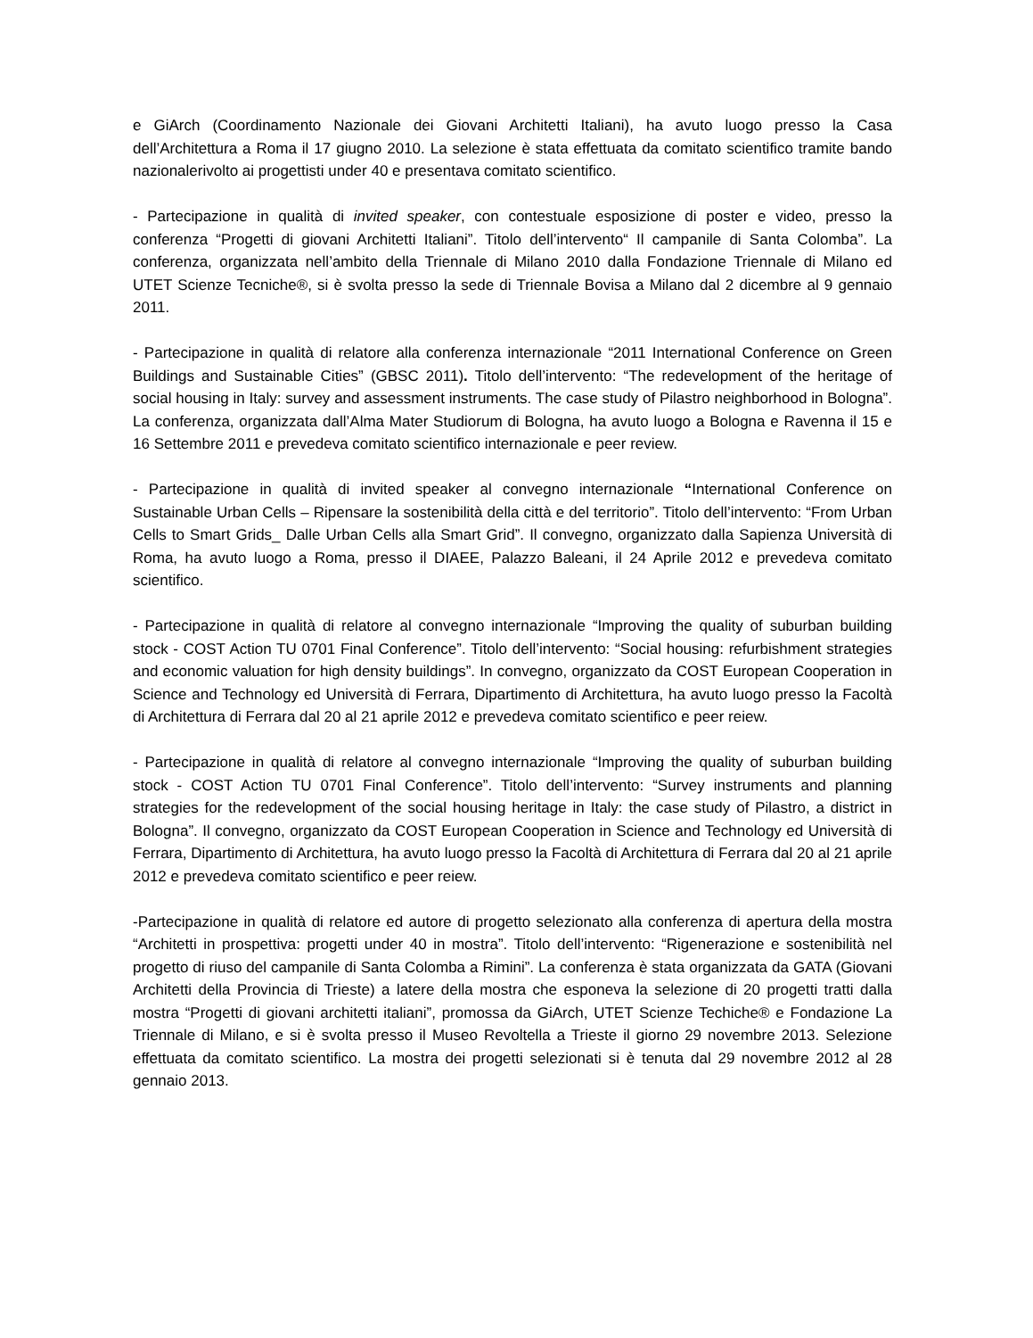e GiArch (Coordinamento Nazionale dei Giovani Architetti Italiani), ha avuto luogo presso la Casa dell’Architettura a Roma il 17 giugno 2010. La selezione è stata effettuata da comitato scientifico tramite bando nazionalerivolto ai progettisti under 40 e presentava comitato scientifico.
- Partecipazione in qualità di invited speaker, con contestuale esposizione di poster e video, presso la conferenza “Progetti di giovani Architetti Italiani”. Titolo dell’intervento“ Il campanile di Santa Colomba”. La conferenza, organizzata nell’ambito della Triennale di Milano 2010 dalla Fondazione Triennale di Milano ed UTET Scienze Tecniche®, si è svolta presso la sede di Triennale Bovisa a Milano dal 2 dicembre al 9 gennaio 2011.
- Partecipazione in qualità di relatore alla conferenza internazionale “2011 International Conference on Green Buildings and Sustainable Cities” (GBSC 2011). Titolo dell’intervento: “The redevelopment of the heritage of social housing in Italy: survey and assessment instruments. The case study of Pilastro neighborhood in Bologna”. La conferenza, organizzata dall’Alma Mater Studiorum di Bologna, ha avuto luogo a Bologna e Ravenna il 15 e 16 Settembre 2011 e prevedeva comitato scientifico internazionale e peer review.
- Partecipazione in qualità di invited speaker al convegno internazionale “International Conference on Sustainable Urban Cells – Ripensare la sostenibilità della città e del territorio”. Titolo dell’intervento: “From Urban Cells to Smart Grids_ Dalle Urban Cells alla Smart Grid”. Il convegno, organizzato dalla Sapienza Università di Roma, ha avuto luogo a Roma, presso il DIAEE, Palazzo Baleani, il 24 Aprile 2012 e prevedeva comitato scientifico.
- Partecipazione in qualità di relatore al convegno internazionale “Improving the quality of suburban building stock - COST Action TU 0701 Final Conference”. Titolo dell’intervento: “Social housing: refurbishment strategies and economic valuation for high density buildings”. In convegno, organizzato da COST European Cooperation in Science and Technology ed Università di Ferrara, Dipartimento di Architettura, ha avuto luogo presso la Facoltà di Architettura di Ferrara dal 20 al 21 aprile 2012 e prevedeva comitato scientifico e peer reiew.
- Partecipazione in qualità di relatore al convegno internazionale “Improving the quality of suburban building stock - COST Action TU 0701 Final Conference”. Titolo dell’intervento: “Survey instruments and planning strategies for the redevelopment of the social housing heritage in Italy: the case study of Pilastro, a district in Bologna”. Il convegno, organizzato da COST European Cooperation in Science and Technology ed Università di Ferrara, Dipartimento di Architettura, ha avuto luogo presso la Facoltà di Architettura di Ferrara dal 20 al 21 aprile 2012 e prevedeva comitato scientifico e peer reiew.
-Partecipazione in qualità di relatore ed autore di progetto selezionato alla conferenza di apertura della mostra “Architetti in prospettiva: progetti under 40 in mostra”. Titolo dell’intervento: “Rigenerazione e sostenibilità nel progetto di riuso del campanile di Santa Colomba a Rimini”. La conferenza è stata organizzata da GATA (Giovani Architetti della Provincia di Trieste) a latere della mostra che esponeva la selezione di 20 progetti tratti dalla mostra “Progetti di giovani architetti italiani”, promossa da GiArch, UTET Scienze Techiche® e Fondazione La Triennale di Milano, e si è svolta presso il Museo Revoltella a Trieste il giorno 29 novembre 2013. Selezione effettuata da comitato scientifico. La mostra dei progetti selezionati si è tenuta dal 29 novembre 2012 al 28 gennaio 2013.